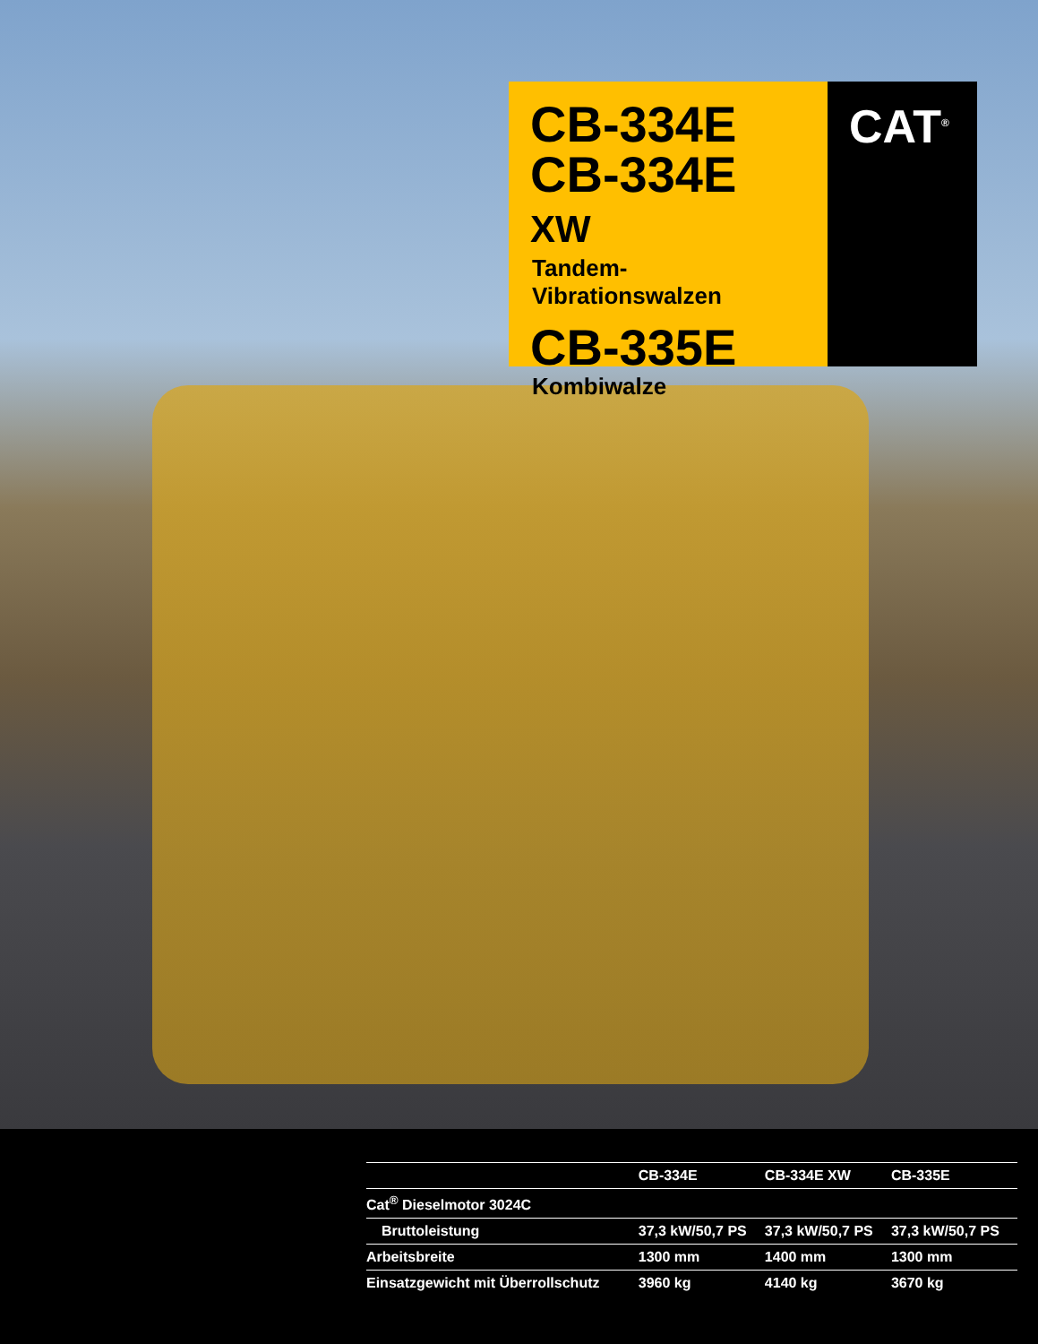CB-334E
CB-334E XW
Tandem-Vibrationswalzen
CB-335E
Kombiwalze
CAT<sup>®</sup>
| | CB-334E | CB-334E XW | CB-335E |
| --- | --- | --- | --- |
| Cat<sup>®</sup> Dieselmotor 3024C | | | |
| Bruttoleistung | 37,3 kW/50,7 PS | 37,3 kW/50,7 PS | 37,3 kW/50,7 PS |
| Arbeitsbreite | 1300 mm | 1400 mm | 1300 mm |
| Einsatzgewicht mit Überrollschutz | 3960 kg | 4140 kg | 3670 kg |